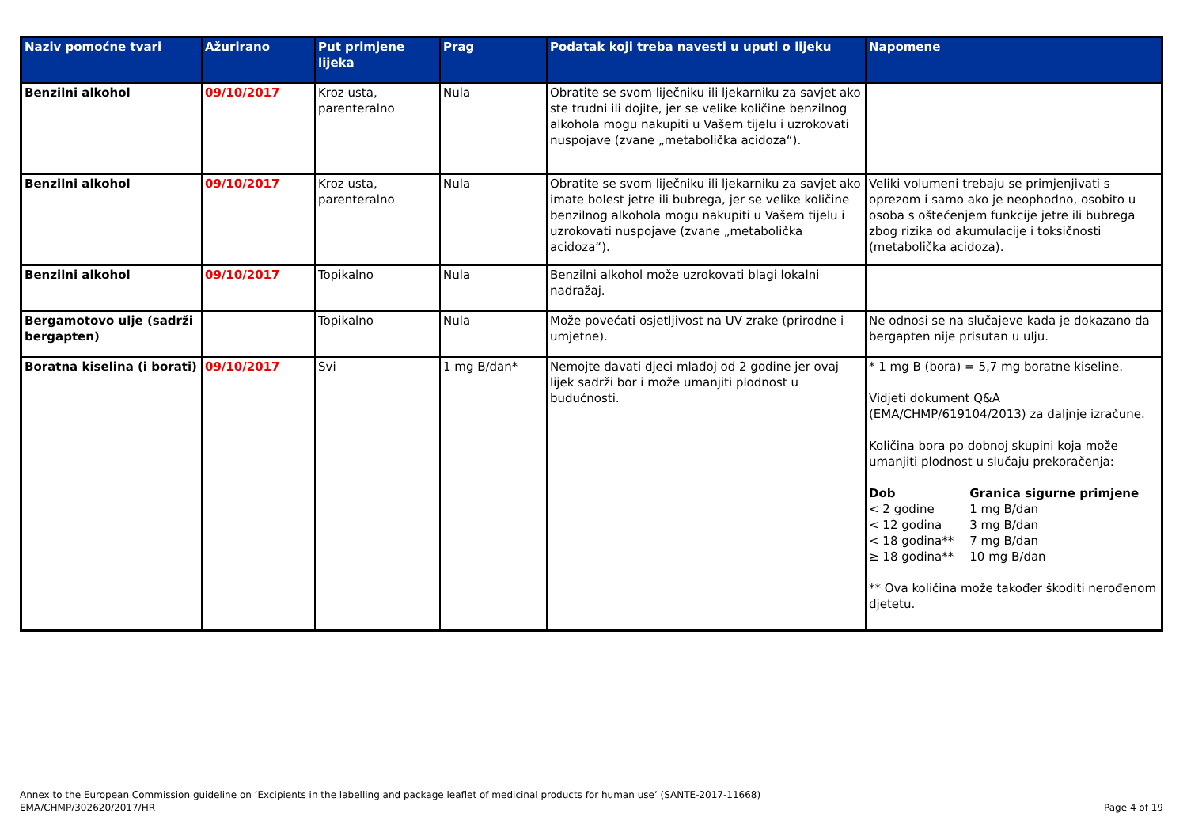| Naziv pomoćne tvari | Ažurirano | Put primjene lijeka | Prag | Podatak koji treba navesti u uputi o lijeku | Napomene |
| --- | --- | --- | --- | --- | --- |
| Benzilni alkohol | 09/10/2017 | Kroz usta, parenteralno | Nula | Obratite se svom liječniku ili ljekarniku za savjet ako ste trudni ili dojite, jer se velike količine benzilnog alkohola mogu nakupiti u Vašem tijelu i uzrokovati nuspojave (zvane „metabolička acidoza“). | |
| Benzilni alkohol | 09/10/2017 | Kroz usta, parenteralno | Nula | Obratite se svom liječniku ili ljekarniku za savjet ako imate bolest jetre ili bubrega, jer se velike količine benzilnog alkohola mogu nakupiti u Vašem tijelu i uzrokovati nuspojave (zvane „metabolička acidoza“). | Veliki volumeni trebaju se primjenjivati s oprezom i samo ako je neophodno, osobito u osoba s oštećenjem funkcije jetre ili bubrega zbog rizika od akumulacije i toksičnosti (metabolička acidoza). |
| Benzilni alkohol | 09/10/2017 | Topikalno | Nula | Benzilni alkohol može uzrokovati blagi lokalni nadražaj. | |
| Bergamotovo ulje (sadrži bergapten) | | Topikalno | Nula | Može povećati osjetljivost na UV zrake (prirodne i umjetne). | Ne odnosi se na slučajeve kada je dokazano da bergapten nije prisutan u ulju. |
| Boratna kiselina (i borati) | 09/10/2017 | Svi | 1 mg B/dan* | Nemojte davati djeci mlađoj od 2 godine jer ovaj lijek sadrži bor i može umanjiti plodnost u budućnosti. | * 1 mg B (bora) = 5,7 mg boratne kiseline. Vidjeti dokument Q&A (EMA/CHMP/619104/2013) za daljnje izračune. Količina bora po dobnoj skupini koja može umanjiti plodnost u slučaju prekoračenja: / Dob / Granica sigurne primjene / / < 2 godine / 1 mg B/dan / / < 12 godina / 3 mg B/dan / / < 18 godina** / 7 mg B/dan / / ≥ 18 godina** / 10 mg B/dan / ** Ova količina može također škoditi nerođenom djetetu. |
Annex to the European Commission guideline on ‘Excipients in the labelling and package leaflet of medicinal products for human use’ (SANTE-2017-11668)
EMA/CHMP/302620/2017/HR
Page 4 of 19